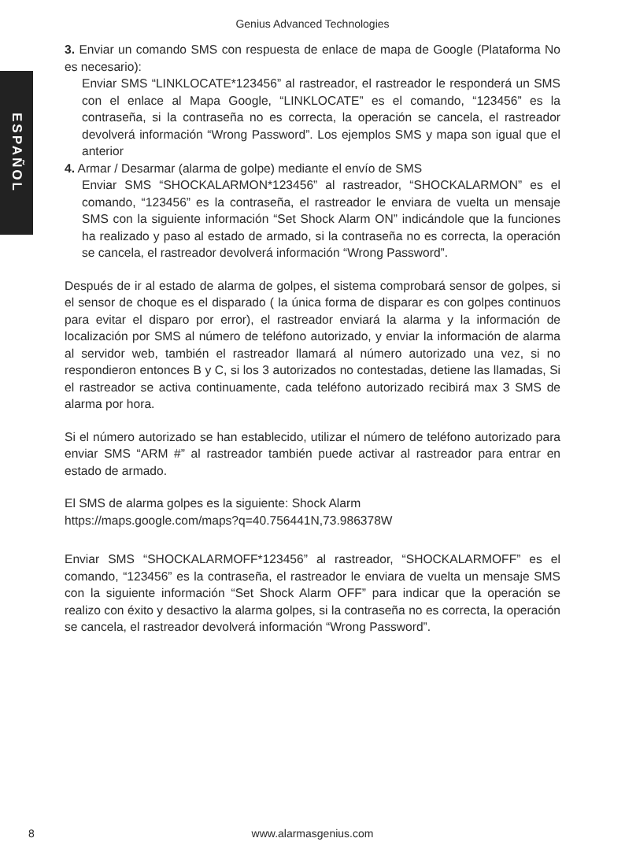Genius Advanced Technologies
ESPAÑOL
3. Enviar un comando SMS con respuesta de enlace de mapa de Google (Plataforma No es necesario):
Enviar SMS “LINKLOCATE*123456” al rastreador, el rastreador le responderá un SMS con el enlace al Mapa Google, “LINKLOCATE” es el comando, “123456” es la contraseña, si la contraseña no es correcta, la operación se cancela, el rastreador devolverá información “Wrong Password”. Los ejemplos SMS y mapa son igual que el anterior
4. Armar / Desarmar (alarma de golpe) mediante el envío de SMS
Enviar SMS “SHOCKALARMON*123456” al rastreador, “SHOCKALARMON” es el comando, “123456” es la contraseña, el rastreador le enviara de vuelta un mensaje SMS con la siguiente información “Set Shock Alarm ON” indicándole que la funciones ha realizado y paso al estado de armado, si la contraseña no es correcta, la operación se cancela, el rastreador devolverá información “Wrong Password”.
Después de ir al estado de alarma de golpes, el sistema comprobará sensor de golpes, si el sensor de choque es el disparado ( la única forma de disparar es con golpes continuos para evitar el disparo por error), el rastreador enviará la alarma y la información de localización por SMS al número de teléfono autorizado, y enviar la información de alarma al servidor web, también el rastreador llamará al número autorizado una vez, si no respondieron entonces B y C, si los 3 autorizados no contestadas, detiene las llamadas, Si el rastreador se activa continuamente, cada teléfono autorizado recibirá max 3 SMS de alarma por hora.
Si el número autorizado se han establecido, utilizar el número de teléfono autorizado para enviar SMS “ARM #” al rastreador también puede activar al rastreador para entrar en estado de armado.
El SMS de alarma golpes es la siguiente: Shock Alarm
https://maps.google.com/maps?q=40.756441N,73.986378W
Enviar SMS “SHOCKALARMOFF*123456” al rastreador, “SHOCKALARMOFF” es el comando, “123456” es la contraseña, el rastreador le enviara de vuelta un mensaje SMS con la siguiente información “Set Shock Alarm OFF” para indicar que la operación se realizo con éxito y desactivo la alarma golpes, si la contraseña no es correcta, la operación se cancela, el rastreador devolverá información “Wrong Password”.
8
www.alarmasgenius.com